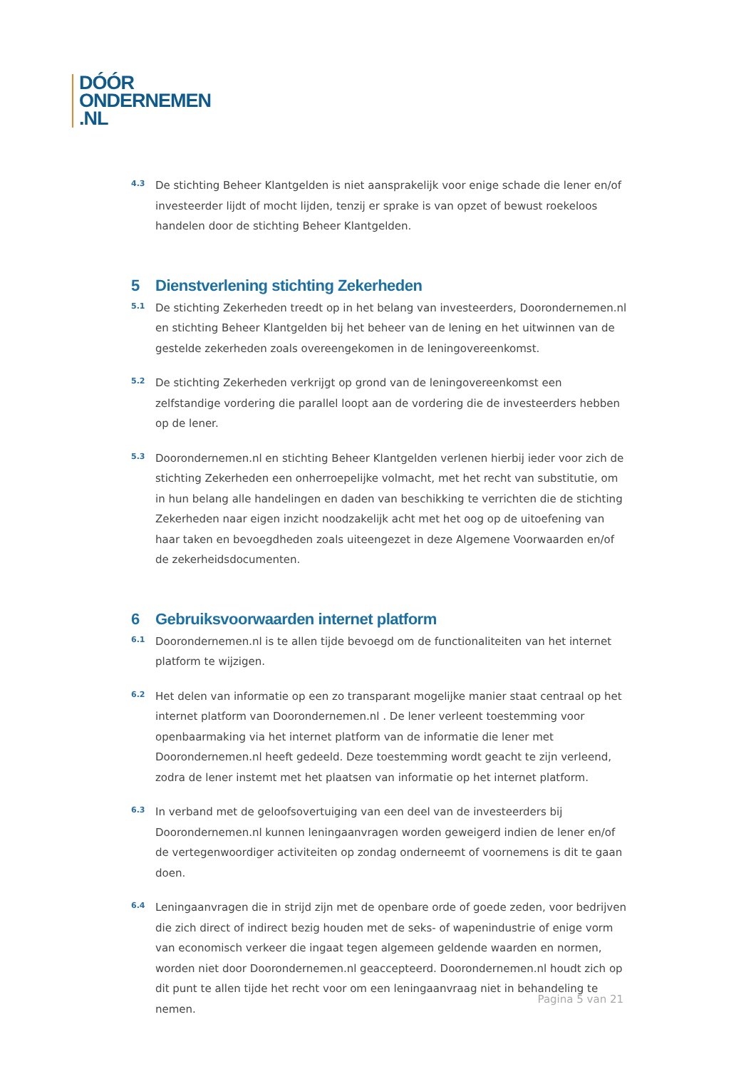DÓÓR
ONDERNEMEN
.NL
4.3
De stichting Beheer Klantgelden is niet aansprakelijk voor enige schade die lener en/of investeerder lijdt of mocht lijden, tenzij er sprake is van opzet of bewust roekeloos handelen door de stichting Beheer Klantgelden.
5 Dienstverlening stichting Zekerheden
5.1
De stichting Zekerheden treedt op in het belang van investeerders, Doorondernemen.nl en stichting Beheer Klantgelden bij het beheer van de lening en het uitwinnen van de gestelde zekerheden zoals overeengekomen in de leningovereenkomst.
5.2
De stichting Zekerheden verkrijgt op grond van de leningovereenkomst een zelfstandige vordering die parallel loopt aan de vordering die de investeerders hebben op de lener.
5.3
Doorondernemen.nl en stichting Beheer Klantgelden verlenen hierbij ieder voor zich de stichting Zekerheden een onherroepelijke volmacht, met het recht van substitutie, om in hun belang alle handelingen en daden van beschikking te verrichten die de stichting Zekerheden naar eigen inzicht noodzakelijk acht met het oog op de uitoefening van haar taken en bevoegdheden zoals uiteengezet in deze Algemene Voorwaarden en/of de zekerheidsdocumenten.
6 Gebruiksvoorwaarden internet platform
6.1
Doorondernemen.nl is te allen tijde bevoegd om de functionaliteiten van het internet platform te wijzigen.
6.2
Het delen van informatie op een zo transparant mogelijke manier staat centraal op het internet platform van Doorondernemen.nl . De lener verleent toestemming voor openbaarmaking via het internet platform van de informatie die lener met Doorondernemen.nl heeft gedeeld. Deze toestemming wordt geacht te zijn verleend, zodra de lener instemt met het plaatsen van informatie op het internet platform.
6.3
In verband met de geloofsovertuiging van een deel van de investeerders bij Doorondernemen.nl kunnen leningaanvragen worden geweigerd indien de lener en/of de vertegenwoordiger activiteiten op zondag onderneemt of voornemens is dit te gaan doen.
6.4
Leningaanvragen die in strijd zijn met de openbare orde of goede zeden, voor bedrijven die zich direct of indirect bezig houden met de seks- of wapenindustrie of enige vorm van economisch verkeer die ingaat tegen algemeen geldende waarden en normen, worden niet door Doorondernemen.nl geaccepteerd. Doorondernemen.nl houdt zich op dit punt te allen tijde het recht voor om een leningaanvraag niet in behandeling te nemen.
Pagina 5 van 21